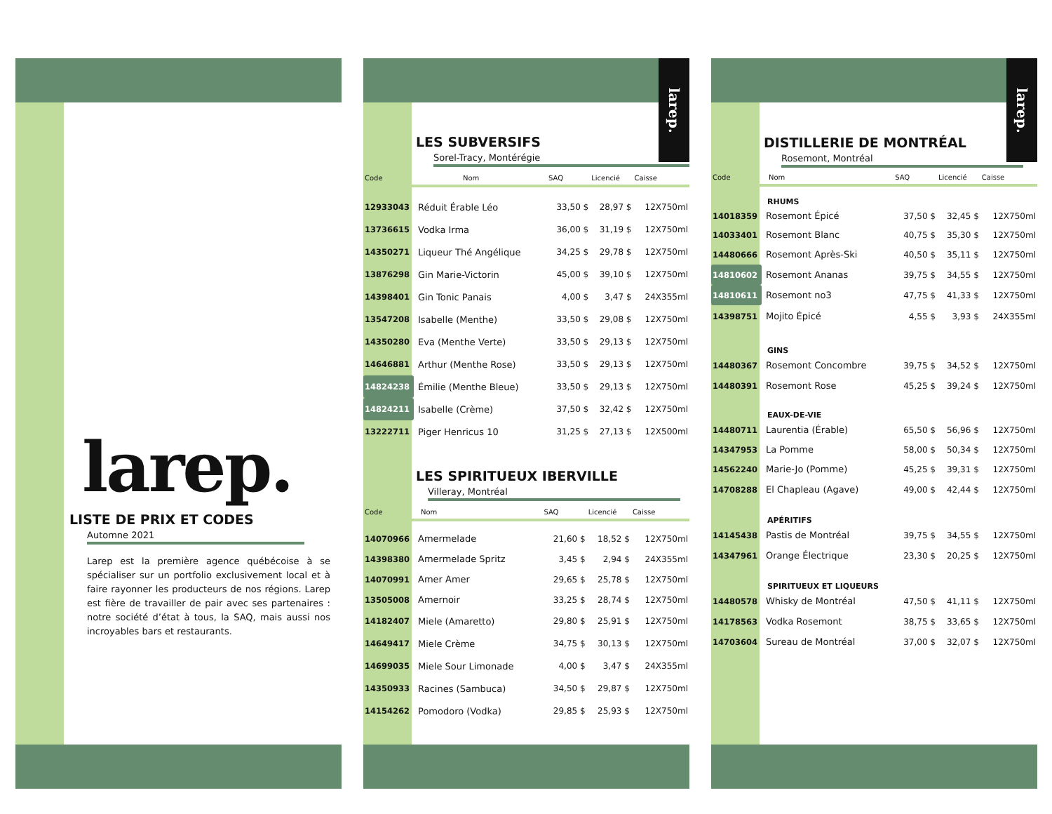larep.
LISTE DE PRIX ET CODES
Automne 2021
Larep est la première agence québécoise à se spécialiser sur un portfolio exclusivement local et à faire rayonner les producteurs de nos régions. Larep est fière de travailler de pair avec ses partenaires : notre société d’état à tous, la SAQ, mais aussi nos incroyables bars et restaurants.
larep.
LES SUBVERSIFS
Sorel-Tracy, Montérégie
| Code | Nom | SAQ | Licencié | Caisse |
| --- | --- | --- | --- | --- |
| 12933043 | Réduit Érable Léo | 33,50 $ | 28,97 $ | 12X750ml |
| 13736615 | Vodka Irma | 36,00 $ | 31,19 $ | 12X750ml |
| 14350271 | Liqueur Thé Angélique | 34,25 $ | 29,78 $ | 12X750ml |
| 13876298 | Gin Marie-Victorin | 45,00 $ | 39,10 $ | 12X750ml |
| 14398401 | Gin Tonic Panais | 4,00 $ | 3,47 $ | 24X355ml |
| 13547208 | Isabelle (Menthe) | 33,50 $ | 29,08 $ | 12X750ml |
| 14350280 | Eva (Menthe Verte) | 33,50 $ | 29,13 $ | 12X750ml |
| 14646881 | Arthur (Menthe Rose) | 33,50 $ | 29,13 $ | 12X750ml |
| 14824238 | Émilie (Menthe Bleue) | 33,50 $ | 29,13 $ | 12X750ml |
| 14824211 | Isabelle (Crème) | 37,50 $ | 32,42 $ | 12X750ml |
| 13222711 | Piger Henricus 10 | 31,25 $ | 27,13 $ | 12X500ml |
LES SPIRITUEUX IBERVILLE
Villeray, Montréal
| Code | Nom | SAQ | Licencié | Caisse |
| --- | --- | --- | --- | --- |
| 14070966 | Amermelade | 21,60 $ | 18,52 $ | 12X750ml |
| 14398380 | Amermelade Spritz | 3,45 $ | 2,94 $ | 24X355ml |
| 14070991 | Amer Amer | 29,65 $ | 25,78 $ | 12X750ml |
| 13505008 | Amernoir | 33,25 $ | 28,74 $ | 12X750ml |
| 14182407 | Miele (Amaretto) | 29,80 $ | 25,91 $ | 12X750ml |
| 14649417 | Miele Crème | 34,75 $ | 30,13 $ | 12X750ml |
| 14699035 | Miele Sour Limonade | 4,00 $ | 3,47 $ | 24X355ml |
| 14350933 | Racines (Sambuca) | 34,50 $ | 29,87 $ | 12X750ml |
| 14154262 | Pomodoro (Vodka) | 29,85 $ | 25,93 $ | 12X750ml |
larep.
DISTILLERIE DE MONTRÉAL
Rosemont, Montréal
| Code | Nom | SAQ | Licencié | Caisse |
| --- | --- | --- | --- | --- |
| RHUMS | | | | |
| 14018359 | Rosemont Épicé | 37,50 $ | 32,45 $ | 12X750ml |
| 14033401 | Rosemont Blanc | 40,75 $ | 35,30 $ | 12X750ml |
| 14480666 | Rosemont Après-Ski | 40,50 $ | 35,11 $ | 12X750ml |
| 14810602 | Rosemont Ananas | 39,75 $ | 34,55 $ | 12X750ml |
| 14810611 | Rosemont no3 | 47,75 $ | 41,33 $ | 12X750ml |
| 14398751 | Mojito Épicé | 4,55 $ | 3,93 $ | 24X355ml |
| GINS | | | | |
| 14480367 | Rosemont Concombre | 39,75 $ | 34,52 $ | 12X750ml |
| 14480391 | Rosemont Rose | 45,25 $ | 39,24 $ | 12X750ml |
| EAUX-DE-VIE | | | | |
| 14480711 | Laurentia (Érable) | 65,50 $ | 56,96 $ | 12X750ml |
| 14347953 | La Pomme | 58,00 $ | 50,34 $ | 12X750ml |
| 14562240 | Marie-Jo (Pomme) | 45,25 $ | 39,31 $ | 12X750ml |
| 14708288 | El Chapleau (Agave) | 49,00 $ | 42,44 $ | 12X750ml |
| APÉRITIFS | | | | |
| 14145438 | Pastis de Montréal | 39,75 $ | 34,55 $ | 12X750ml |
| 14347961 | Orange Électrique | 23,30 $ | 20,25 $ | 12X750ml |
| SPIRITUEUX ET LIQUEURS | | | | |
| 14480578 | Whisky de Montréal | 47,50 $ | 41,11 $ | 12X750ml |
| 14178563 | Vodka Rosemont | 38,75 $ | 33,65 $ | 12X750ml |
| 14703604 | Sureau de Montréal | 37,00 $ | 32,07 $ | 12X750ml |